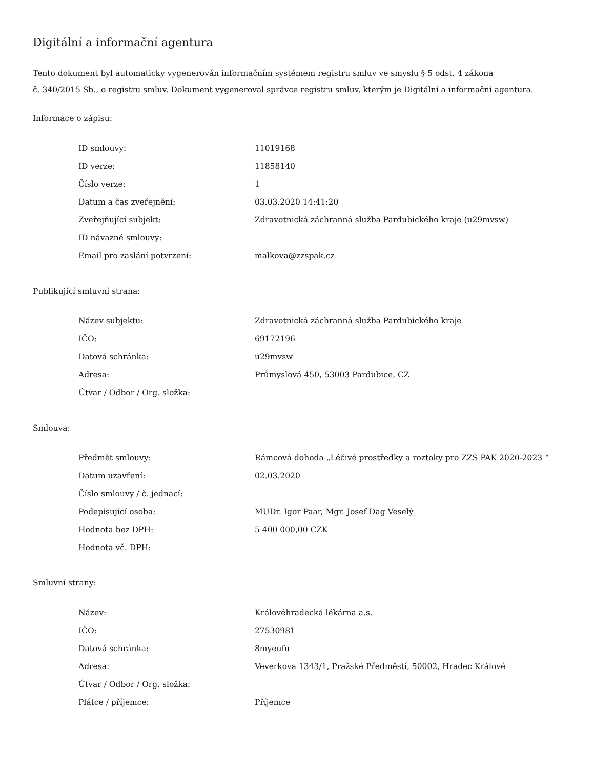Digitální a informační agentura
Tento dokument byl automaticky vygenerován informačním systémem registru smluv ve smyslu § 5 odst. 4 zákona
č. 340/2015 Sb., o registru smluv. Dokument vygeneroval správce registru smluv, kterým je Digitální a informační agentura.
Informace o zápisu:
| ID smlouvy: | 11019168 |
| ID verze: | 11858140 |
| Číslo verze: | 1 |
| Datum a čas zveřejnění: | 03.03.2020 14:41:20 |
| Zveřejňující subjekt: | Zdravotnická záchranná služba Pardubického kraje (u29mvsw) |
| ID návazné smlouvy: | |
| Email pro zaslání potvrzení: | malkova@zzspak.cz |
Publikující smluvní strana:
| Název subjektu: | Zdravotnická záchranná služba Pardubického kraje |
| IČO: | 69172196 |
| Datová schránka: | u29mvsw |
| Adresa: | Průmyslová 450, 53003 Pardubice, CZ |
| Útvar / Odbor / Org. složka: | |
Smlouva:
| Předmět smlouvy: | Rámcová dohoda „Léčivé prostředky a roztoky pro ZZS PAK 2020-2023 “ |
| Datum uzavření: | 02.03.2020 |
| Číslo smlouvy / č. jednací: | |
| Podepisující osoba: | MUDr. Igor Paar, Mgr. Josef Dag Veselý |
| Hodnota bez DPH: | 5 400 000,00 CZK |
| Hodnota vč. DPH: | |
Smluvní strany:
| Název: | Královéhradecká lékárna a.s. |
| IČO: | 27530981 |
| Datová schránka: | 8myeufu |
| Adresa: | Veverkova 1343/1, Pražské Předměstí, 50002, Hradec Králové |
| Útvar / Odbor / Org. složka: | |
| Plátce / příjemce: | Příjemce |